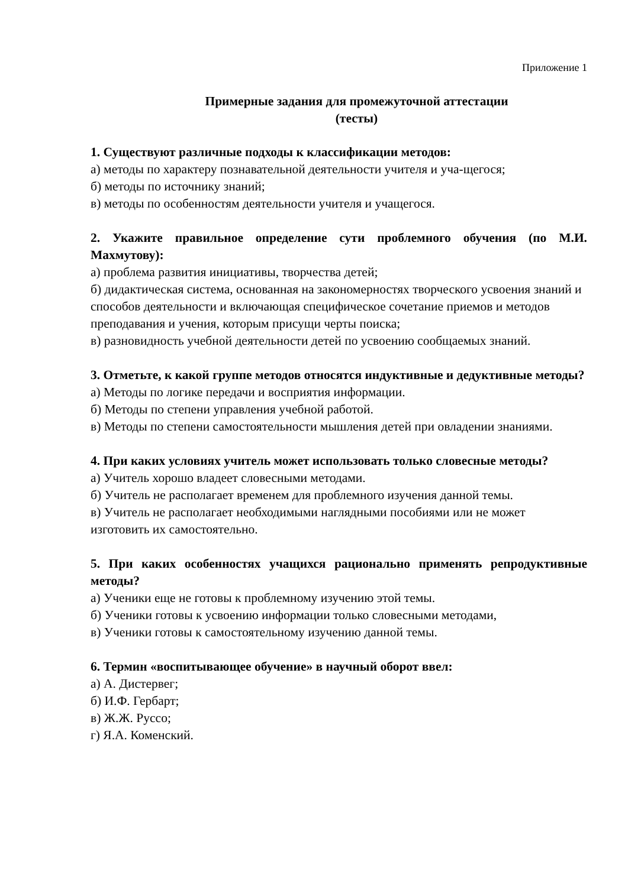Приложение 1
Примерные задания для промежуточной аттестации
(тесты)
1. Существуют различные подходы к классификации методов:
а) методы по характеру познавательной деятельности учителя и уча-щегося;
б) методы по источнику знаний;
в) методы по особенностям деятельности учителя и учащегося.
2. Укажите правильное определение сути проблемного обучения (по М.И. Махмутову):
а) проблема развития инициативы, творчества детей;
б) дидактическая система, основанная на закономерностях творческого усвоения знаний и способов деятельности и включающая специфическое сочетание приемов и методов преподавания и учения, которым присущи черты поиска;
в) разновидность учебной деятельности детей по усвоению сообщаемых знаний.
3. Отметьте, к какой группе методов относятся индуктивные и дедуктивные методы?
а) Методы по логике передачи и восприятия информации.
б) Методы по степени управления учебной работой.
в) Методы по степени самостоятельности мышления детей при овладении знаниями.
4. При каких условиях учитель может использовать только словесные методы?
а) Учитель хорошо владеет словесными методами.
б) Учитель не располагает временем для проблемного изучения данной темы.
в) Учитель не располагает необходимыми наглядными пособиями или не может изготовить их самостоятельно.
5. При каких особенностях учащихся рационально применять репродуктивные методы?
а) Ученики еще не готовы к проблемному изучению этой темы.
б) Ученики готовы к усвоению информации только словесными методами,
в) Ученики готовы к самостоятельному изучению данной темы.
6. Термин «воспитывающее обучение» в научный оборот ввел:
а) А. Дистервег;
б) И.Ф. Гербарт;
в) Ж.Ж. Руссо;
г) Я.А. Коменский.